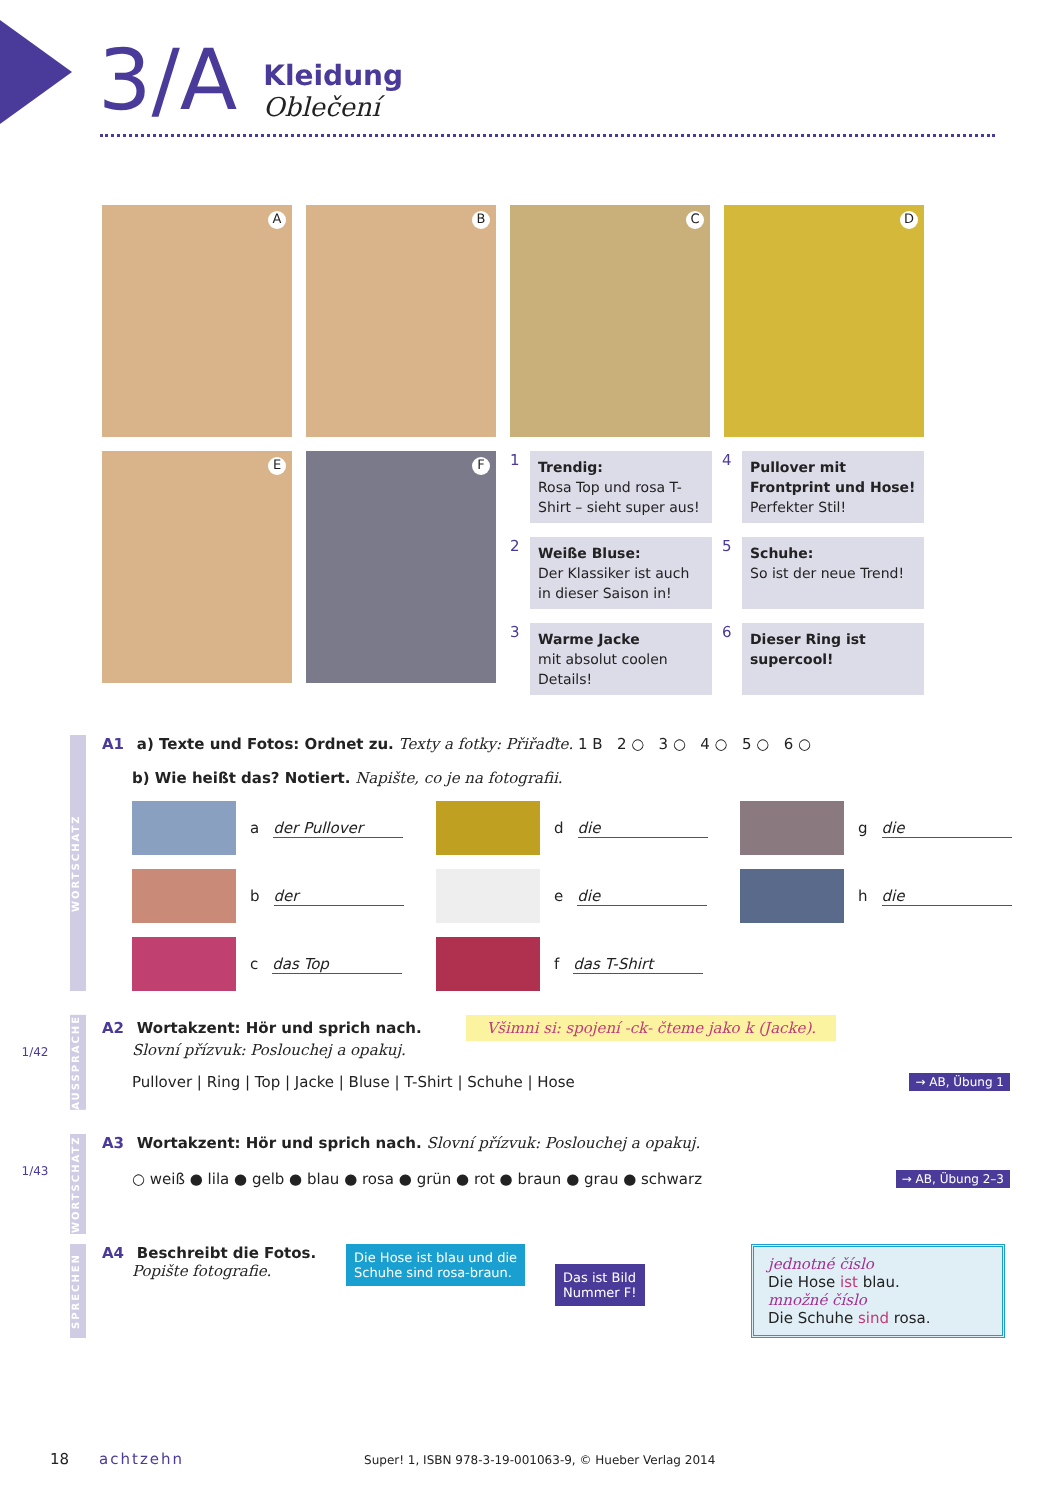3/A
Kleidung
Oblečení
A
B
C
D
E
F
1
Trendig:
Rosa Top und rosa T-Shirt – sieht super aus!
4
Pullover mit Frontprint und Hose!
Perfekter Stil!
2
Weiße Bluse:
Der Klassiker ist auch in dieser Saison in!
5
Schuhe:
So ist der neue Trend!
3
Warme Jacke
mit absolut coolen Details!
6
Dieser Ring ist supercool!
WORTSCHATZ
A1 a) Texte und Fotos: Ordnet zu. Texty a fotky: Přiřaďte. 1 B 2 ○ 3 ○ 4 ○ 5 ○ 6 ○
b) Wie heißt das? Notiert. Napište, co je na fotografii.
a der Pullover
d die
g die
b der
e die
h die
c das Top
f das T-Shirt
1/42
AUSSPRACHE
A2 Wortakzent: Hör und sprich nach. Všimni si: spojení -ck- čteme jako k (Jacke).
Slovní přízvuk: Poslouchej a opakuj.
Pullover | Ring | Top | Jacke | Bluse | T-Shirt | Schuhe | Hose → AB, Übung 1
1/43
WORTSCHATZ
A3 Wortakzent: Hör und sprich nach. Slovní přízvuk: Poslouchej a opakuj.
○ weiß ● lila ● gelb ● blau ● rosa ● grün ● rot ● braun ● grau ● schwarz → AB, Übung 2–3
SPRECHEN
A4 Beschreibt die Fotos.
Popište fotografie.
Die Hose ist blau und die
Schuhe sind rosa-braun.
Das ist Bild
Nummer F!
jednotné číslo
Die Hose ist blau.
množné číslo
Die Schuhe sind rosa.
18 achtzehn Super! 1, ISBN 978-3-19-001063-9, © Hueber Verlag 2014